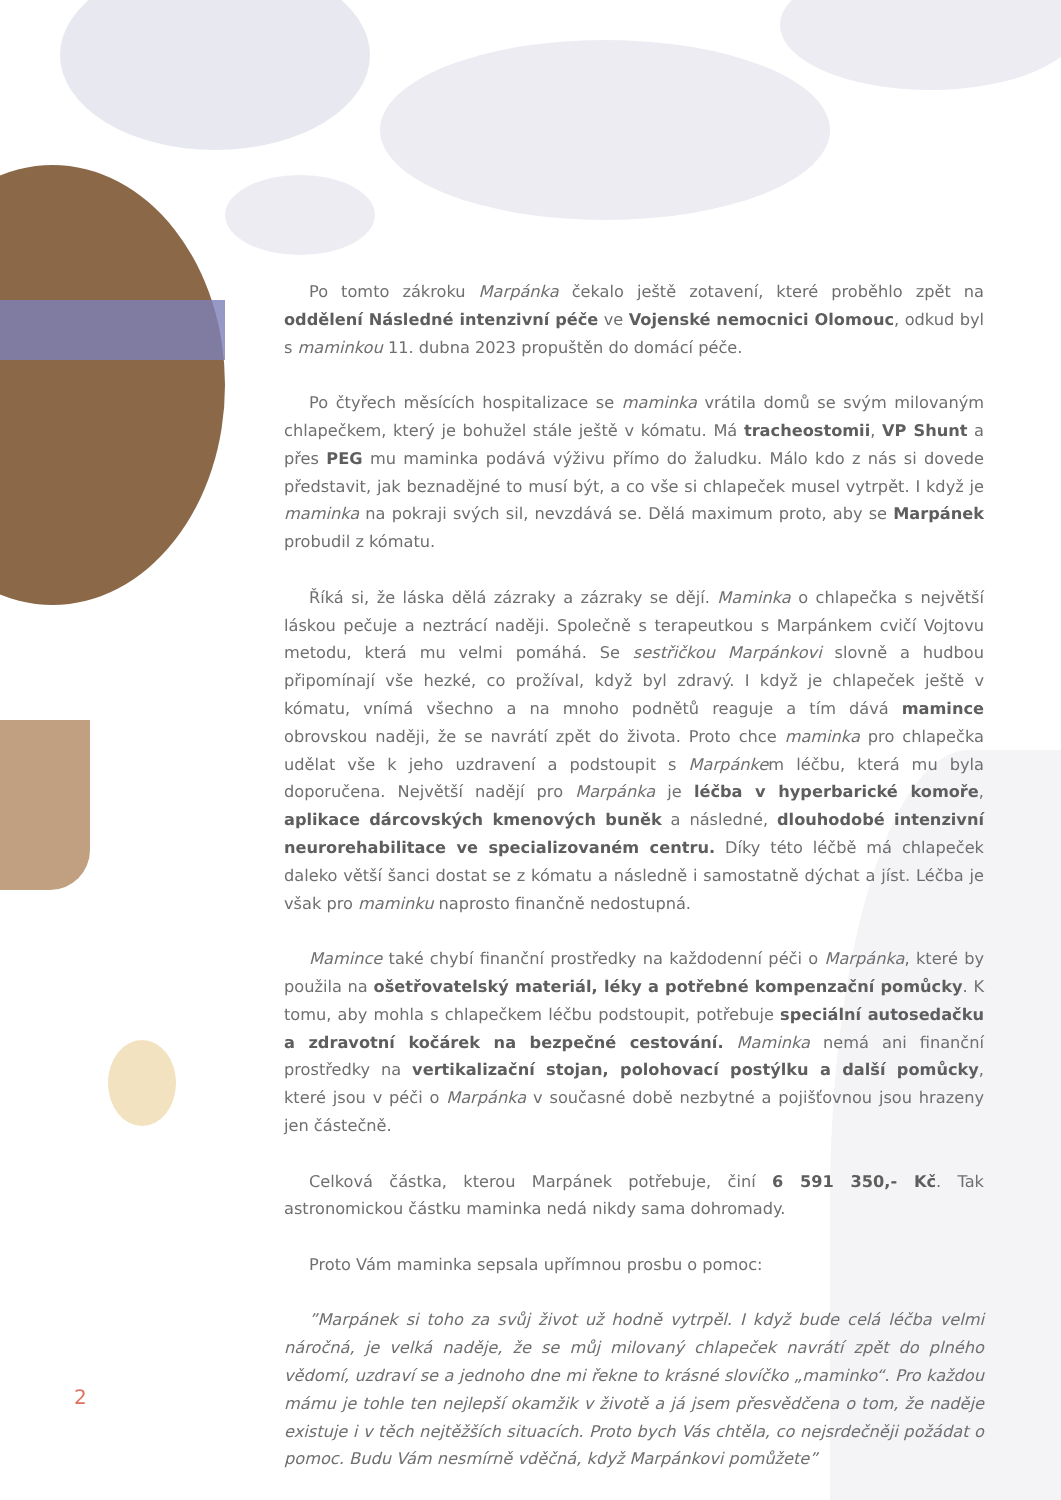Po tomto zákroku Marpánka čekalo ještě zotavení, které proběhlo zpět na oddělení Následné intenzivní péče ve Vojenské nemocnici Olomouc, odkud byl s maminkou 11. dubna 2023 propuštěn do domácí péče.
Po čtyřech měsících hospitalizace se maminka vrátila domů se svým milovaným chlapečkem, který je bohužel stále ještě v kómatu. Má tracheostomii, VP Shunt a přes PEG mu maminka podává výživu přímo do žaludku. Málo kdo z nás si dovede představit, jak beznadějné to musí být, a co vše si chlapeček musel vytrpět. I když je maminka na pokraji svých sil, nevzdává se. Dělá maximum proto, aby se Marpánek probudil z kómatu.
Říká si, že láska dělá zázraky a zázraky se dějí. Maminka o chlapečka s největší láskou pečuje a neztrácí naději. Společně s terapeutkou s Marpánkem cvičí Vojtovu metodu, která mu velmi pomáhá. Se sestřičkou Marpánkovi slovně a hudbou připomínají vše hezké, co prožíval, když byl zdravý. I když je chlapeček ještě v kómatu, vnímá všechno a na mnoho podnětů reaguje a tím dává mamince obrovskou naději, že se navrátí zpět do života. Proto chce maminka pro chlapečka udělat vše k jeho uzdravení a podstoupit s Marpánkem léčbu, která mu byla doporučena. Největší nadějí pro Marpánka je léčba v hyperbarické komoře, aplikace dárcovských kmenových buněk a následné, dlouhodobé intenzivní neurorehabilitace ve specializovaném centru. Díky této léčbě má chlapeček daleko větší šanci dostat se z kómatu a následně i samostatně dýchat a jíst. Léčba je však pro maminku naprosto finančně nedostupná.
Mamince také chybí finanční prostředky na každodenní péči o Marpánka, které by použila na ošetřovatelský materiál, léky a potřebné kompenzační pomůcky. K tomu, aby mohla s chlapečkem léčbu podstoupit, potřebuje speciální autosedačku a zdravotní kočárek na bezpečné cestování. Maminka nemá ani finanční prostředky na vertikalizační stojan, polohovací postýlku a další pomůcky, které jsou v péči o Marpánka v současné době nezbytné a pojišťovnou jsou hrazeny jen částečně.
Celková částka, kterou Marpánek potřebuje, činí 6 591 350,- Kč. Tak astronomickou částku maminka nedá nikdy sama dohromady.
Proto Vám maminka sepsala upřímnou prosbu o pomoc:
”Marpánek si toho za svůj život už hodně vytrpěl. I když bude celá léčba velmi náročná, je velká naděje, že se můj milovaný chlapeček navrátí zpět do plného vědomí, uzdraví se a jednoho dne mi řekne to krásné slovíčko „maminko“. Pro každou mámu je tohle ten nejlepší okamžik v životě a já jsem přesvědčena o tom, že naděje existuje i v těch nejtěžších situacích. Proto bych Vás chtěla, co nejsrdečněji požádat o pomoc. Budu Vám nesmírně vděčná, když Marpánkovi pomůžete”
2